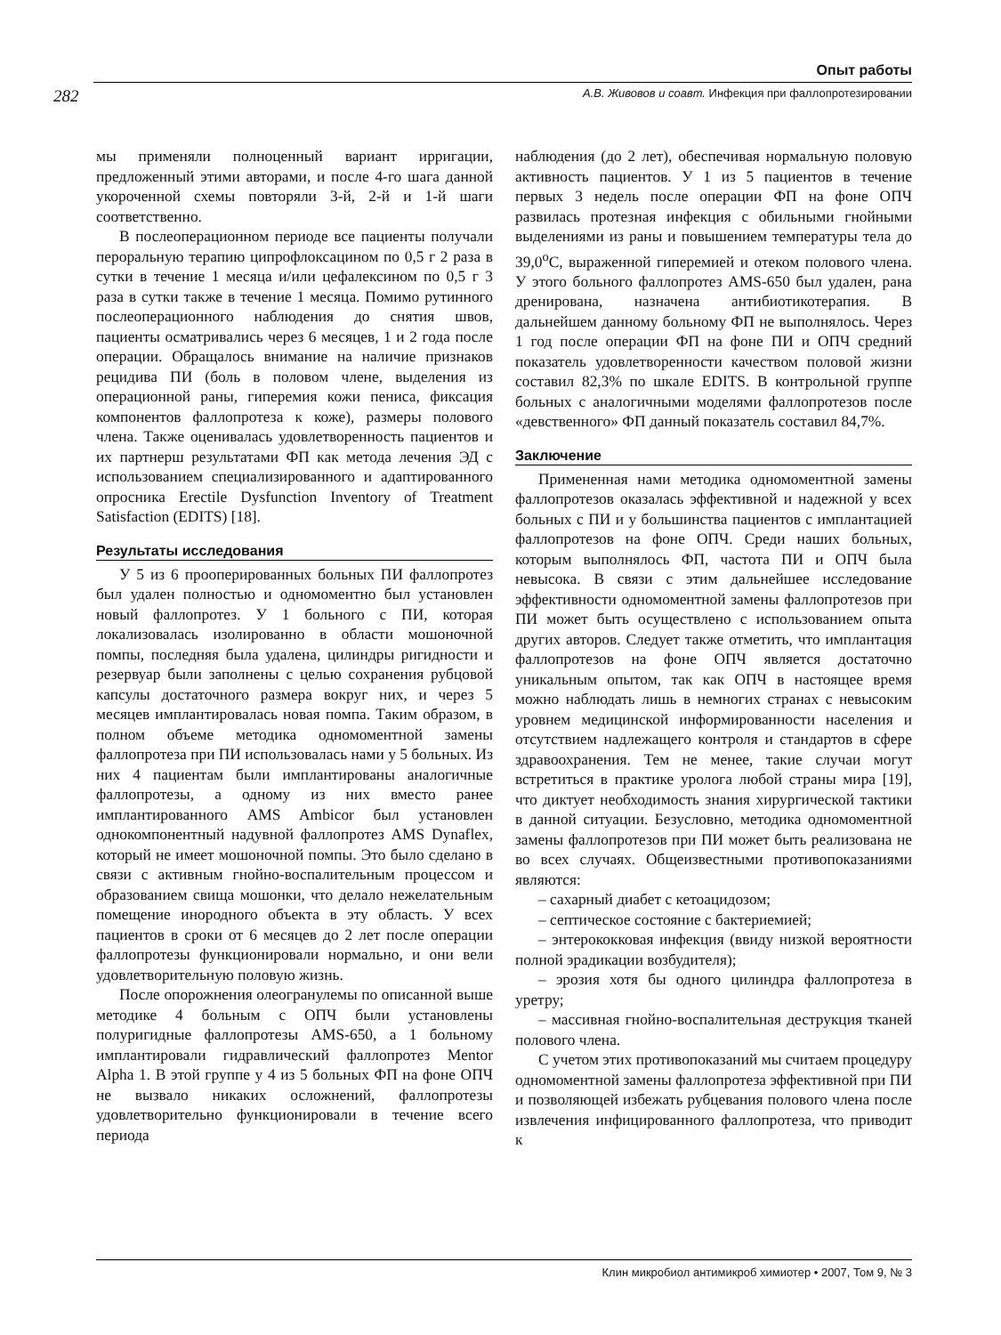Опыт работы
282 А.В. Живовов и соавт. Инфекция при фаллопротезировании
мы применяли полноценный вариант ирригации, предложенный этими авторами, и после 4-го шага данной укороченной схемы повторяли 3-й, 2-й и 1-й шаги соответственно.
В послеоперационном периоде все пациенты получали пероральную терапию ципрофлоксацином по 0,5 г 2 раза в сутки в течение 1 месяца и/или цефалексином по 0,5 г 3 раза в сутки также в течение 1 месяца. Помимо рутинного послеоперационного наблюдения до снятия швов, пациенты осматривались через 6 месяцев, 1 и 2 года после операции. Обращалось внимание на наличие признаков рецидива ПИ (боль в половом члене, выделения из операционной раны, гиперемия кожи пениса, фиксация компонентов фаллопротеза к коже), размеры полового члена. Также оценивалась удовлетворенность пациентов и их партнерш результатами ФП как метода лечения ЭД с использованием специализированного и адаптированного опросника Erectile Dysfunction Inventory of Treatment Satisfaction (EDITS) [18].
Результаты исследования
У 5 из 6 прооперированных больных ПИ фаллопротез был удален полностью и одномоментно был установлен новый фаллопротез. У 1 больного с ПИ, которая локализовалась изолированно в области мошоночной помпы, последняя была удалена, цилиндры ригидности и резервуар были заполнены с целью сохранения рубцовой капсулы достаточного размера вокруг них, и через 5 месяцев имплантировалась новая помпа. Таким образом, в полном объеме методика одномоментной замены фаллопротеза при ПИ использовалась нами у 5 больных. Из них 4 пациентам были имплантированы аналогичные фаллопротезы, а одному из них вместо ранее имплантированного AMS Ambicor был установлен однокомпонентный надувной фаллопротез AMS Dynaflex, который не имеет мошоночной помпы. Это было сделано в связи с активным гнойно-воспалительным процессом и образованием свища мошонки, что делало нежелательным помещение инородного объекта в эту область. У всех пациентов в сроки от 6 месяцев до 2 лет после операции фаллопротезы функционировали нормально, и они вели удовлетворительную половую жизнь.
После опорожнения олеогранулемы по описанной выше методике 4 больным с ОПЧ были установлены полуригидные фаллопротезы AMS-650, а 1 больному имплантировали гидравлический фаллопротез Mentor Alpha 1. В этой группе у 4 из 5 больных ФП на фоне ОПЧ не вызвало никаких осложнений, фаллопротезы удовлетворительно функционировали в течение всего периода
наблюдения (до 2 лет), обеспечивая нормальную половую активность пациентов. У 1 из 5 пациентов в течение первых 3 недель после операции ФП на фоне ОПЧ развилась протезная инфекция с обильными гнойными выделениями из раны и повышением температуры тела до 39,0<sup>о</sup>С, выраженной гиперемией и отеком полового члена. У этого больного фаллопротез AMS-650 был удален, рана дренирована, назначена антибиотикотерапия. В дальнейшем данному больному ФП не выполнялось. Через 1 год после операции ФП на фоне ПИ и ОПЧ средний показатель удовлетворенности качеством половой жизни составил 82,3% по шкале EDITS. В контрольной группе больных с аналогичными моделями фаллопротезов после «девственного» ФП данный показатель составил 84,7%.
Заключение
Примененная нами методика одномоментной замены фаллопротезов оказалась эффективной и надежной у всех больных с ПИ и у большинства пациентов с имплантацией фаллопротезов на фоне ОПЧ. Среди наших больных, которым выполнялось ФП, частота ПИ и ОПЧ была невысока. В связи с этим дальнейшее исследование эффективности одномоментной замены фаллопротезов при ПИ может быть осуществлено с использованием опыта других авторов. Следует также отметить, что имплантация фаллопротезов на фоне ОПЧ является достаточно уникальным опытом, так как ОПЧ в настоящее время можно наблюдать лишь в немногих странах с невысоким уровнем медицинской информированности населения и отсутствием надлежащего контроля и стандартов в сфере здравоохранения. Тем не менее, такие случаи могут встретиться в практике уролога любой страны мира [19], что диктует необходимость знания хирургической тактики в данной ситуации. Безусловно, методика одномоментной замены фаллопротезов при ПИ может быть реализована не во всех случаях. Общеизвестными противопоказаниями являются:
– сахарный диабет с кетоацидозом;
– септическое состояние с бактериемией;
– энтерококковая инфекция (ввиду низкой вероятности полной эрадикации возбудителя);
– эрозия хотя бы одного цилиндра фаллопротеза в уретру;
– массивная гнойно-воспалительная деструкция тканей полового члена.
С учетом этих противопоказаний мы считаем процедуру одномоментной замены фаллопротеза эффективной при ПИ и позволяющей избежать рубцевания полового члена после извлечения инфицированного фаллопротеза, что приводит к
Клин микробиол антимикроб химиотер • 2007, Том 9, № 3